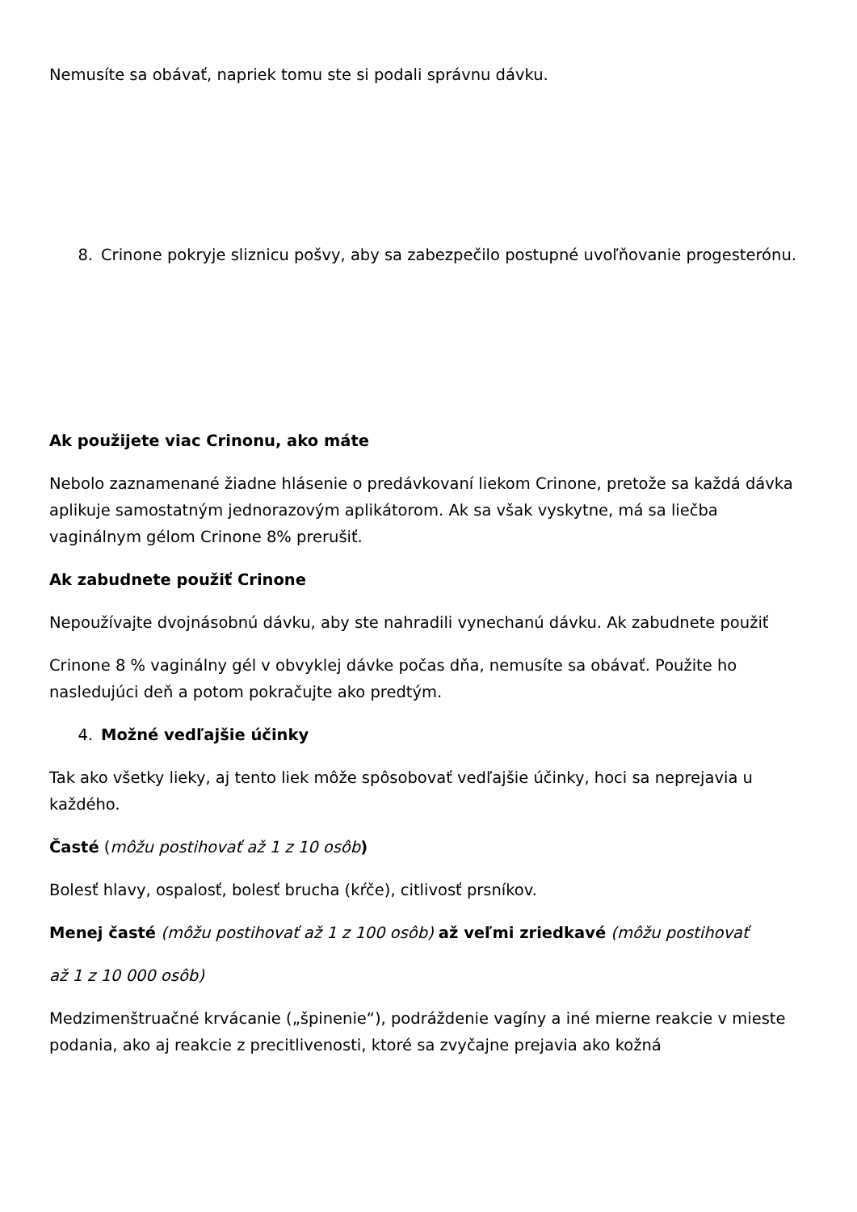Nemusíte sa obávať, napriek tomu ste si podali správnu dávku.
8. Crinone pokryje sliznicu pošvy, aby sa zabezpečilo postupné uvoľňovanie progesterónu.
Ak použijete viac Crinonu, ako máte
Nebolo zaznamenané žiadne hlásenie o predávkovaní liekom Crinone, pretože sa každá dávka aplikuje samostatným jednorazovým aplikátorom. Ak sa však vyskytne, má sa liečba vaginálnym gélom Crinone 8% prerušiť.
Ak zabudnete použiť Crinone
Nepoužívajte dvojnásobnú dávku, aby ste nahradili vynechanú dávku. Ak zabudnete použiť
Crinone 8 % vaginálny gél v obvyklej dávke počas dňa, nemusíte sa obávať. Použite ho nasledujúci deň a potom pokračujte ako predtým.
4. Možné vedľajšie účinky
Tak ako všetky lieky, aj tento liek môže spôsobovať vedľajšie účinky, hoci sa neprejavia u každého.
Časté (môžu postihovať až 1 z 10 osôb)
Bolesť hlavy, ospalosť, bolesť brucha (kŕče), citlivosť prsníkov.
Menej časté (môžu postihovať až 1 z 100 osôb) až veľmi zriedkavé (môžu postihovať
až 1 z 10 000 osôb)
Medzimenštruačné krvácanie („špinenie“), podráždenie vagíny a iné mierne reakcie v mieste podania, ako aj reakcie z precitlivenosti, ktoré sa zvyčajne prejavia ako kožná